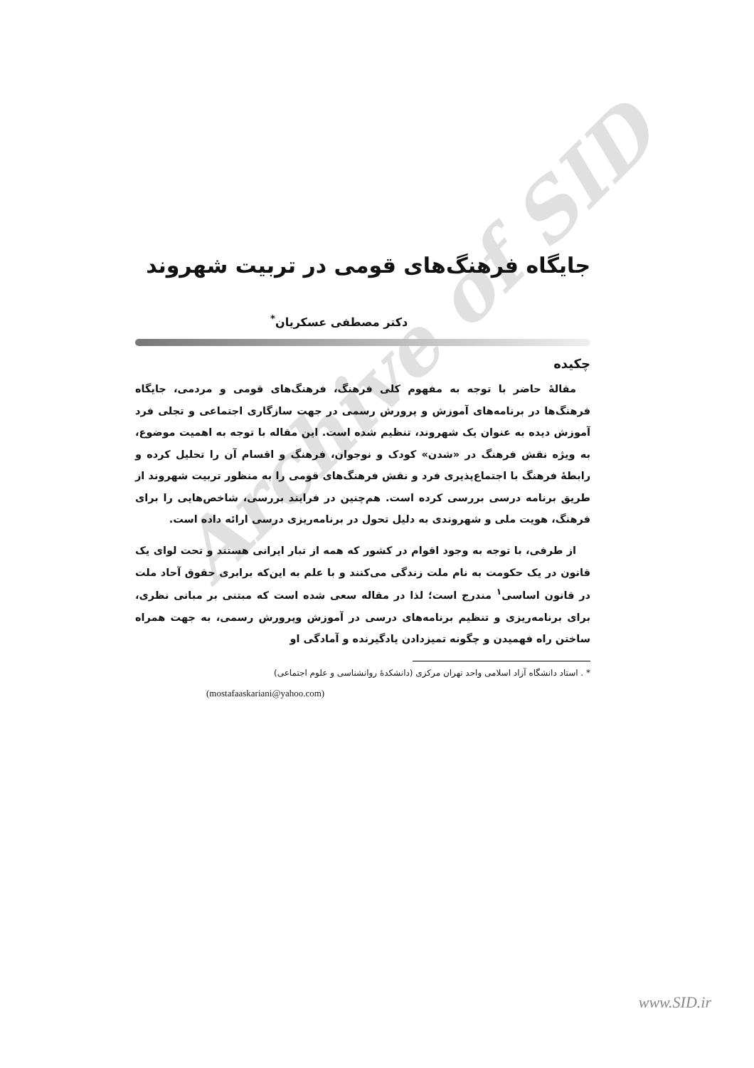Archive of SID
جایگاه فرهنگ‌های قومی در تربیت شهروند
دکتر مصطفی عسکریان<sup>*</sup>
چکیده
مقالهٔ حاضر با توجه به مفهوم کلی فرهنگ، فرهنگ‌های قومی و مردمی، جایگاه فرهنگ‌ها در برنامه‌های آموزش و پرورش رسمی در جهت سازگاری اجتماعی و تجلی فرد آموزش دیده به عنوان یک شهروند، تنظیم شده است. این مقاله با توجه به اهمیت موضوع، به ویژه نقش فرهنگ در «شدن» کودک و نوجوان، فرهنگ و اقسام آن را تحلیل کرده و رابطهٔ فرهنگ با اجتماع‌پذیری فرد و نقش فرهنگ‌های قومی را به منظور تربیت شهروند از طریق برنامه درسی بررسی کرده است. هم‌چنین در فرایند بررسی، شاخص‌هایی را برای فرهنگ، هویت ملی و شهروندی به دلیل تحول در برنامه‌ریزی درسی ارائه داده است.
از طرفی، با توجه به وجود اقوام در کشور که همه از تبار ایرانی هستند و تحت لوای یک قانون در یک حکومت به نام ملت زندگی می‌کنند و با علم به این‌که برابری حقوق آحاد ملت در قانون اساسی<sup>۱</sup> مندرج است؛ لذا در مقاله سعی شده است که مبتنی بر مبانی نظری، برای برنامه‌ریزی و تنظیم برنامه‌های درسی در آموزش وپرورش رسمی، به جهت همراه ساختن راه فهمیدن و چگونه تمیزدادن یادگیرنده و آمادگی او
* . استاد دانشگاه آزاد اسلامی واحد تهران مرکزی (دانشکدهٔ روانشناسی و علوم اجتماعی)
(mostafaaskariani@yahoo.com)
www.SID.ir